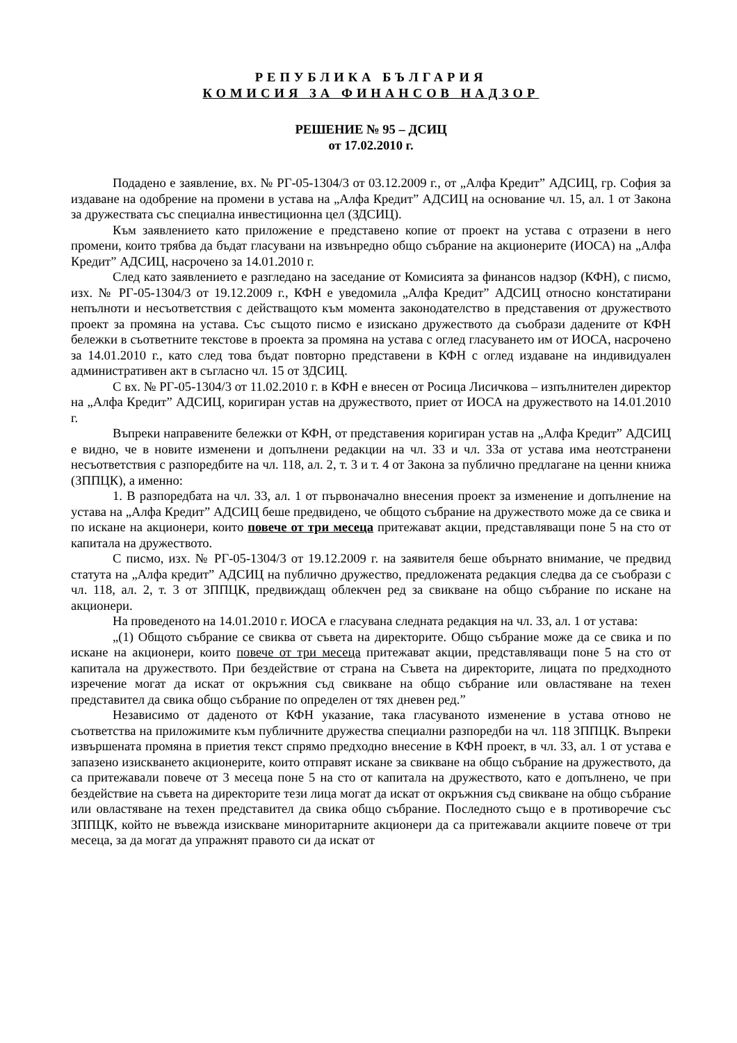РЕПУБЛИКА БЪЛГАРИЯ
КОМИСИЯ ЗА ФИНАНСОВ НАДЗОР
РЕШЕНИЕ № 95 – ДСИЦ
от 17.02.2010 г.
Подадено е заявление, вх. № РГ-05-1304/3 от 03.12.2009 г., от „Алфа Кредит” АДСИЦ, гр. София за издаване на одобрение на промени в устава на „Алфа Кредит” АДСИЦ на основание чл. 15, ал. 1 от Закона за дружествата със специална инвестиционна цел (ЗДСИЦ).
Към заявлението като приложение е представено копие от проект на устава с отразени в него промени, които трябва да бъдат гласувани на извънредно общо събрание на акционерите (ИОСА) на „Алфа Кредит” АДСИЦ, насрочено за 14.01.2010 г.
След като заявлението е разгледано на заседание от Комисията за финансов надзор (КФН), с писмо, изх. № РГ-05-1304/3 от 19.12.2009 г., КФН е уведомила „Алфа Кредит” АДСИЦ относно констатирани непълноти и несъответствия с действащото към момента законодателство в представения от дружеството проект за промяна на устава. Със същото писмо е изискано дружеството да съобрази дадените от КФН бележки в съответните текстове в проекта за промяна на устава с оглед гласуването им от ИОСА, насрочено за 14.01.2010 г., като след това бъдат повторно представени в КФН с оглед издаване на индивидуален административен акт в съгласно чл. 15 от ЗДСИЦ.
С вх. № РГ-05-1304/3 от 11.02.2010 г. в КФН е внесен от Росица Лисичкова – изпълнителен директор на „Алфа Кредит” АДСИЦ, коригиран устав на дружеството, приет от ИОСА на дружеството на 14.01.2010 г.
Въпреки направените бележки от КФН, от представения коригиран устав на „Алфа Кредит” АДСИЦ е видно, че в новите изменени и допълнени редакции на чл. 33 и чл. 33а от устава има неотстранени несъответствия с разпоредбите на чл. 118, ал. 2, т. 3 и т. 4 от Закона за публично предлагане на ценни книжа (ЗППЦК), а именно:
1. В разпоредбата на чл. 33, ал. 1 от първоначално внесения проект за изменение и допълнение на устава на „Алфа Кредит” АДСИЦ беше предвидено, че общото събрание на дружеството може да се свика и по искане на акционери, които повече от три месеца притежават акции, представляващи поне 5 на сто от капитала на дружеството.
С писмо, изх. № РГ-05-1304/3 от 19.12.2009 г. на заявителя беше обърнато внимание, че предвид статута на „Алфа кредит” АДСИЦ на публично дружество, предложената редакция следва да се съобрази с чл. 118, ал. 2, т. 3 от ЗППЦК, предвиждащ облекчен ред за свикване на общо събрание по искане на акционери.
На проведеното на 14.01.2010 г. ИОСА е гласувана следната редакция на чл. 33, ал. 1 от устава:
„(1) Общото събрание се свиква от съвета на директорите. Общо събрание може да се свика и по искане на акционери, които повече от три месеца притежават акции, представляващи поне 5 на сто от капитала на дружеството. При бездействие от страна на Съвета на директорите, лицата по предходното изречение могат да искат от окръжния съд свикване на общо събрание или овластяване на техен представител да свика общо събрание по определен от тях дневен ред.”
Независимо от даденото от КФН указание, така гласуваното изменение в устава отново не съответства на приложимите към публичните дружества специални разпоредби на чл. 118 ЗППЦК. Въпреки извършената промяна в приетия текст спрямо предходно внесение в КФН проект, в чл. 33, ал. 1 от устава е запазено изискването акционерите, които отправят искане за свикване на общо събрание на дружеството, да са притежавали повече от 3 месеца поне 5 на сто от капитала на дружеството, като е допълнено, че при бездействие на съвета на директорите тези лица могат да искат от окръжния съд свикване на общо събрание или овластяване на техен представител да свика общо събрание. Последното също е в противоречие със ЗППЦК, който не въвежда изискване миноритарните акционери да са притежавали акциите повече от три месеца, за да могат да упражнят правото си да искат от